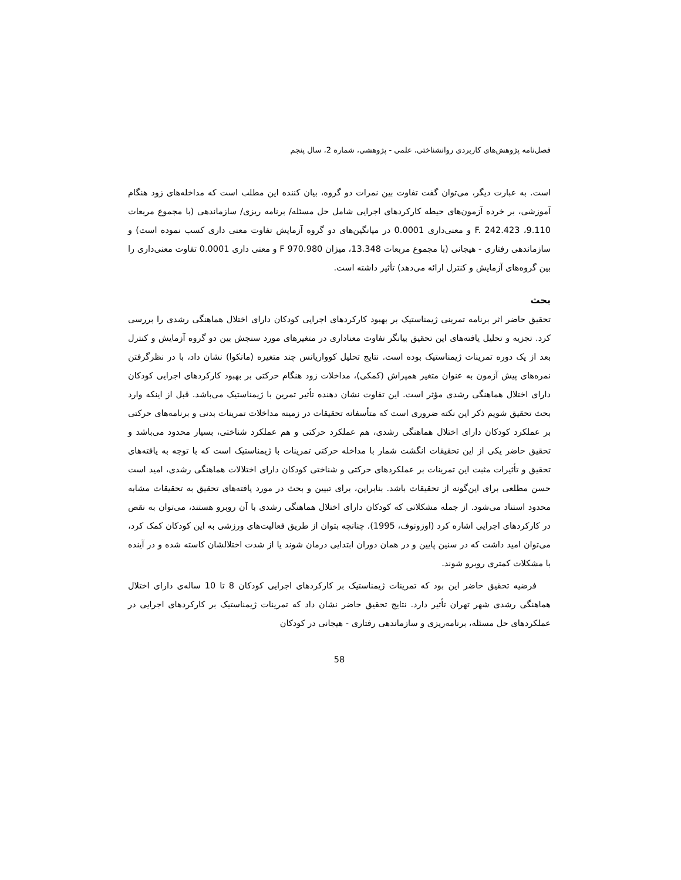فصل‌نامه پژوهش‌های کاربردی روانشناختی، علمی - پژوهشی، شماره 2، سال پنجم
است. به عبارت دیگر، می‌توان گفت تفاوت بین نمرات دو گروه، بیان کننده این مطلب است که مداخله‌های زود هنگام آموزشی، بر خرده آزمون‌های حیطه کارکردهای اجرایی شامل حل مسئله/ برنامه ریزی/ سازماندهی (با مجموع مربعات 9.110، F. 242.423 و معنی‌داری 0.0001 در میانگین‌های دو گروه آزمایش تفاوت معنی داری کسب نموده است) و سازماندهی رفتاری - هیجانی (با مجموع مربعات 13.348، میزان F 970.980 و معنی داری 0.0001 تفاوت معنی‌داری را بین گروه‌های آزمایش و کنترل ارائه می‌دهد) تأثیر داشته است.
بحث
تحقیق حاضر اثر برنامه تمرینی ژیمناستیک بر بهبود کارکردهای اجرایی کودکان دارای اختلال هماهنگی رشدی را بررسی کرد. تجزیه و تحلیل یافته‌های این تحقیق بیانگر تفاوت معناداری در متغیرهای مورد سنجش بین دو گروه آزمایش و کنترل بعد از یک دوره تمرینات ژیمناستیک بوده است. نتایج تحلیل کوواریانس چند متغیره (مانکوا) نشان داد، با در نظرگرفتن نمره‌های پیش آزمون به عنوان متغیر همپراش (کمکی)، مداخلات زود هنگام حرکتی بر بهبود کارکردهای اجرایی کودکان دارای اختلال هماهنگی رشدی مؤثر است. این تفاوت نشان دهنده تأثیر تمرین با ژیمناستیک می‌باشد. قبل از اینکه وارد بحث تحقیق شویم ذکر این نکته ضروری است که متأسفانه تحقیقات در زمینه مداخلات تمرینات بدنی و برنامه‌های حرکتی بر عملکرد کودکان دارای اختلال هماهنگی رشدی، هم عملکرد حرکتی و هم عملکرد شناختی، بسیار محدود می‌باشد و تحقیق حاضر یکی از این تحقیقات انگشت شمار با مداخله حرکتی تمرینات با ژیمناستیک است که با توجه به یافته‌های تحقیق و تأثیرات مثبت این تمرینات بر عملکردهای حرکتی و شناختی کودکان دارای اختلالات هماهنگی رشدی، امید است حسن مطلعی برای این‌گونه از تحقیقات باشد. بنابراین، برای تبیین و بحث در مورد یافته‌های تحقیق به تحقیقات مشابه محدود استناد می‌شود. از جمله مشکلاتی که کودکان دارای اختلال هماهنگی رشدی با آن روبرو هستند، می‌توان به نقص در کارکردهای اجرایی اشاره کرد (اوزونوف، 1995). چنانچه بتوان از طریق فعالیت‌های ورزشی به این کودکان کمک کرد، می‌توان امید داشت که در سنین پایین و در همان دوران ابتدایی درمان شوند یا از شدت اختلالشان کاسته شده و در آینده با مشکلات کمتری روبرو شوند.
فرضیه تحقیق حاضر این بود که تمرینات ژیمناستیک بر کارکردهای اجرایی کودکان 8 تا 10 ساله‌ی دارای اختلال هماهنگی رشدی شهر تهران تأثیر دارد. نتایج تحقیق حاضر نشان داد که تمرینات ژیمناستیک بر کارکردهای اجرایی در عملکردهای حل مسئله، برنامه‌ریزی و سازماندهی رفتاری - هیجانی در کودکان
58